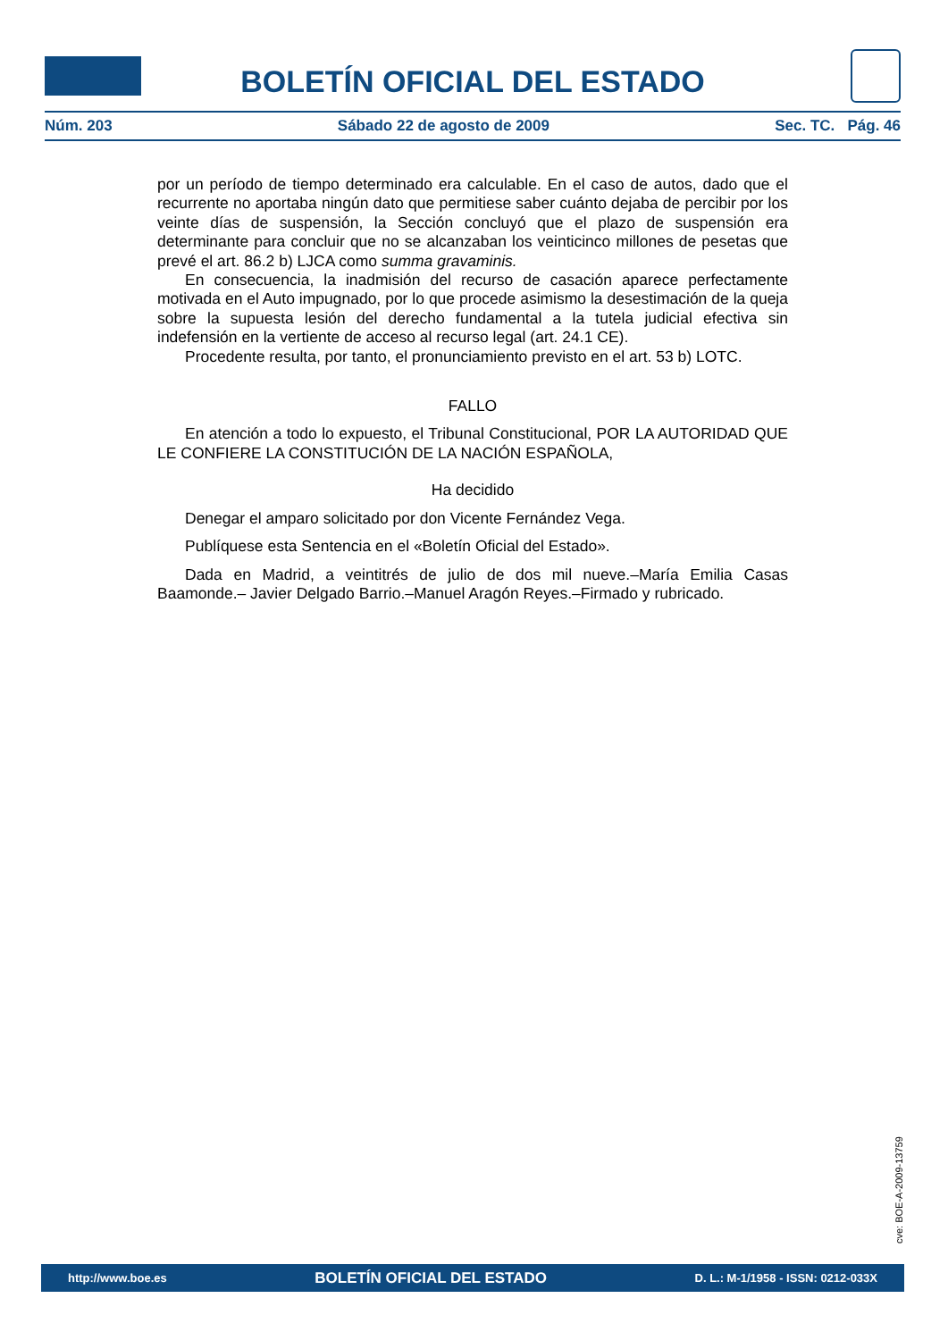BOLETÍN OFICIAL DEL ESTADO
Núm. 203 Sábado 22 de agosto de 2009 Sec. TC. Pág. 46
por un período de tiempo determinado era calculable. En el caso de autos, dado que el recurrente no aportaba ningún dato que permitiese saber cuánto dejaba de percibir por los veinte días de suspensión, la Sección concluyó que el plazo de suspensión era determinante para concluir que no se alcanzaban los veinticinco millones de pesetas que prevé el art. 86.2 b) LJCA como summa gravaminis.
En consecuencia, la inadmisión del recurso de casación aparece perfectamente motivada en el Auto impugnado, por lo que procede asimismo la desestimación de la queja sobre la supuesta lesión del derecho fundamental a la tutela judicial efectiva sin indefensión en la vertiente de acceso al recurso legal (art. 24.1 CE).
Procedente resulta, por tanto, el pronunciamiento previsto en el art. 53 b) LOTC.
FALLO
En atención a todo lo expuesto, el Tribunal Constitucional, POR LA AUTORIDAD QUE LE CONFIERE LA CONSTITUCIÓN DE LA NACIÓN ESPAÑOLA,
Ha decidido
Denegar el amparo solicitado por don Vicente Fernández Vega.
Publíquese esta Sentencia en el «Boletín Oficial del Estado».
Dada en Madrid, a veintitrés de julio de dos mil nueve.–María Emilia Casas Baamonde.– Javier Delgado Barrio.–Manuel Aragón Reyes.–Firmado y rubricado.
cve: BOE-A-2009-13759
http://www.boe.es BOLETÍN OFICIAL DEL ESTADO D. L.: M-1/1958 - ISSN: 0212-033X